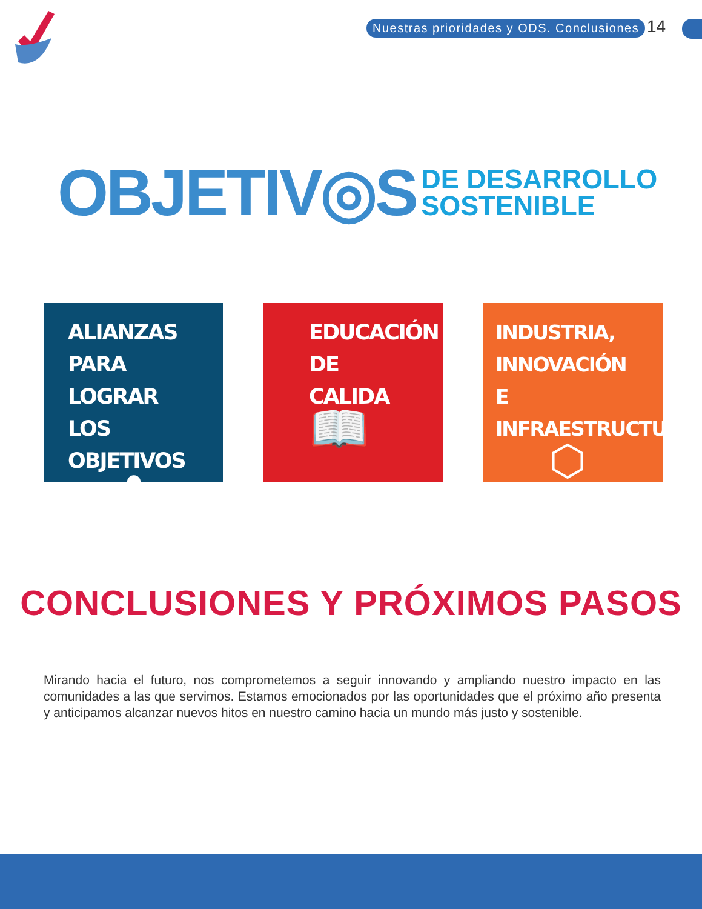Nuestras prioridades y ODS. Conclusiones
14
OBJETIV◎S DE DESARROLLO
SOSTENIBLE
ALIANZAS PARA LOGRAR LOS OBJETIVOS
✿
EDUCACIÓN DE CALIDA
📖
INDUSTRIA, INNOVACIÓN E INFRAESTRUCTURA
⬡
CONCLUSIONES Y PRÓXIMOS PASOS
Mirando hacia el futuro, nos comprometemos a seguir innovando y ampliando nuestro impacto en las comunidades a las que servimos. Estamos emocionados por las oportunidades que el próximo año presenta y anticipamos alcanzar nuevos hitos en nuestro camino hacia un mundo más justo y sostenible.